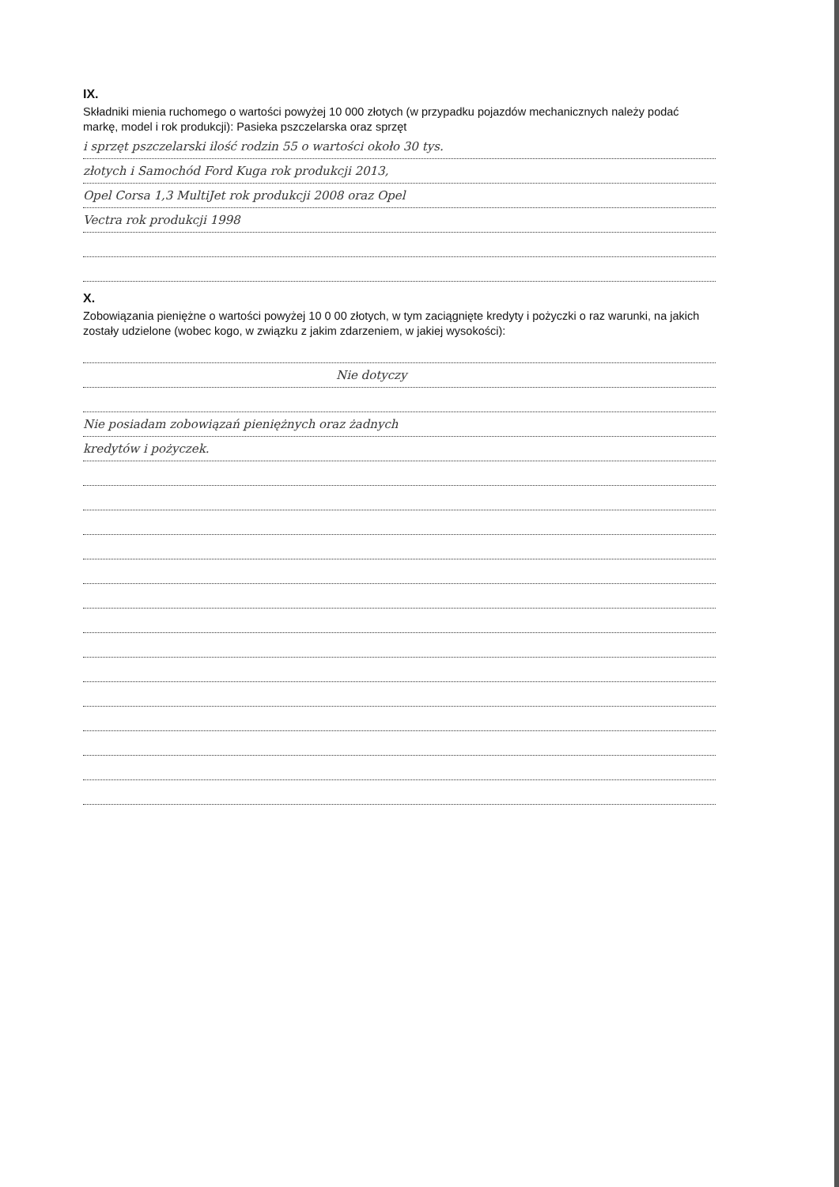IX.
Składniki mienia ruchomego o wartości powyżej 10 000 złotych (w przypadku pojazdów mechanicznych należy podać markę, model i rok produkcji): Pasieka pszczelarska oraz sprzęt
i sprzęt pszczelarski ilość rodzin 55 o wartości około 30 tys.
złotych i Samochód Ford Kuga rok produkcji 2013,
Opel Corsa 1,3 MultiJet rok produkcji 2008 oraz Opel
Vectra rok produkcji 1998
X.
Zobowiązania pieniężne o wartości powyżej 10 0 00 złotych, w tym zaciągnięte kredyty i pożyczki o raz warunki, na jakich zostały udzielone (wobec kogo, w związku z jakim zdarzeniem, w jakiej wysokości):
Nie dotyczy
Nie posiadam zobowiązań pieniężnych oraz żadnych
kredytów i pożyczek.